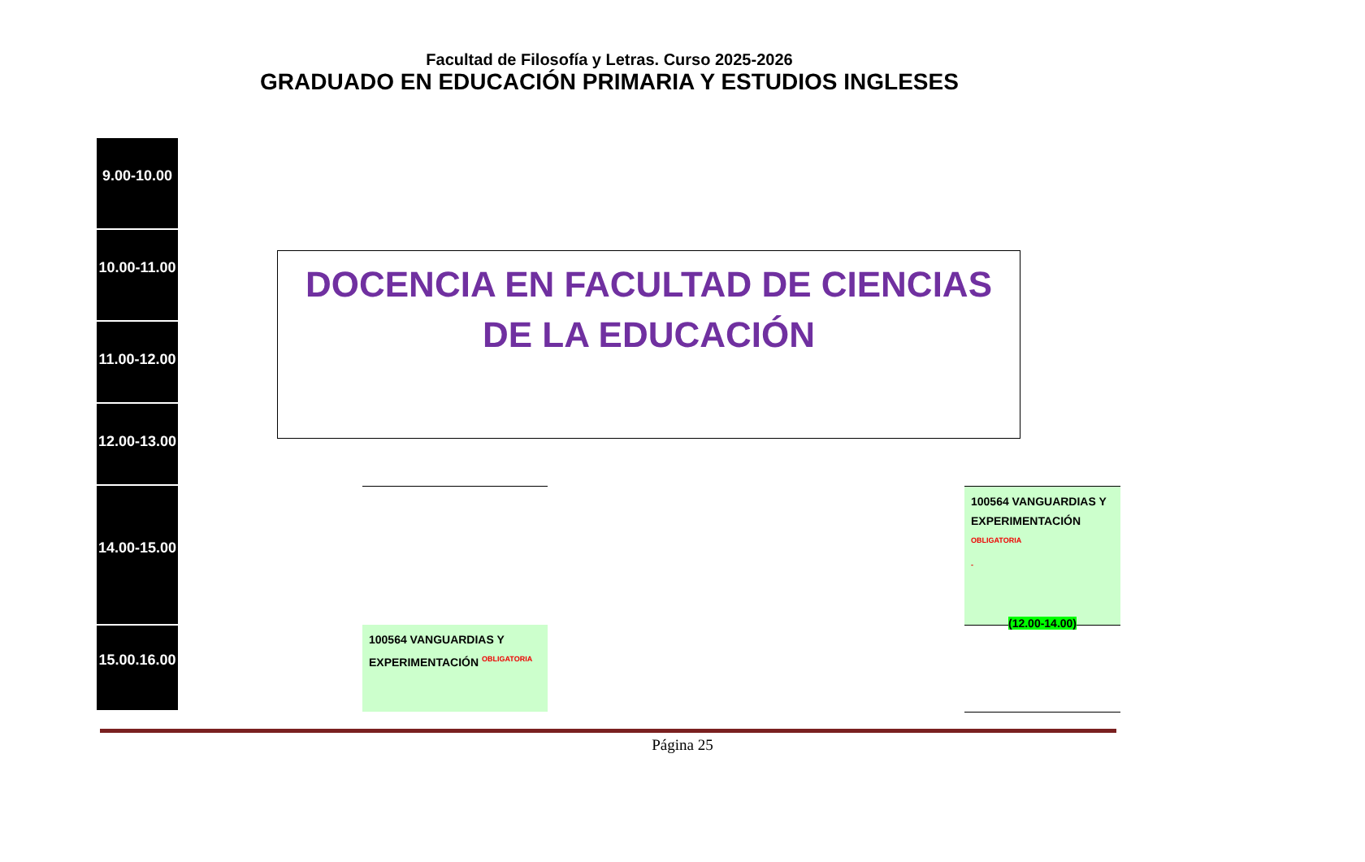Facultad de Filosofía y Letras. Curso 2025-2026
GRADUADO EN EDUCACIÓN PRIMARIA Y ESTUDIOS INGLESES
9.00-10.00
10.00-11.00
11.00-12.00
12.00-13.00
14.00-15.00
15.00.16.00
DOCENCIA EN FACULTAD DE CIENCIAS DE LA EDUCACIÓN
100564 VANGUARDIAS Y EXPERIMENTACIÓN OBLIGATORIA
-
(12.00-14.00)
100564 VANGUARDIAS Y EXPERIMENTACIÓN OBLIGATORIA
Página 25